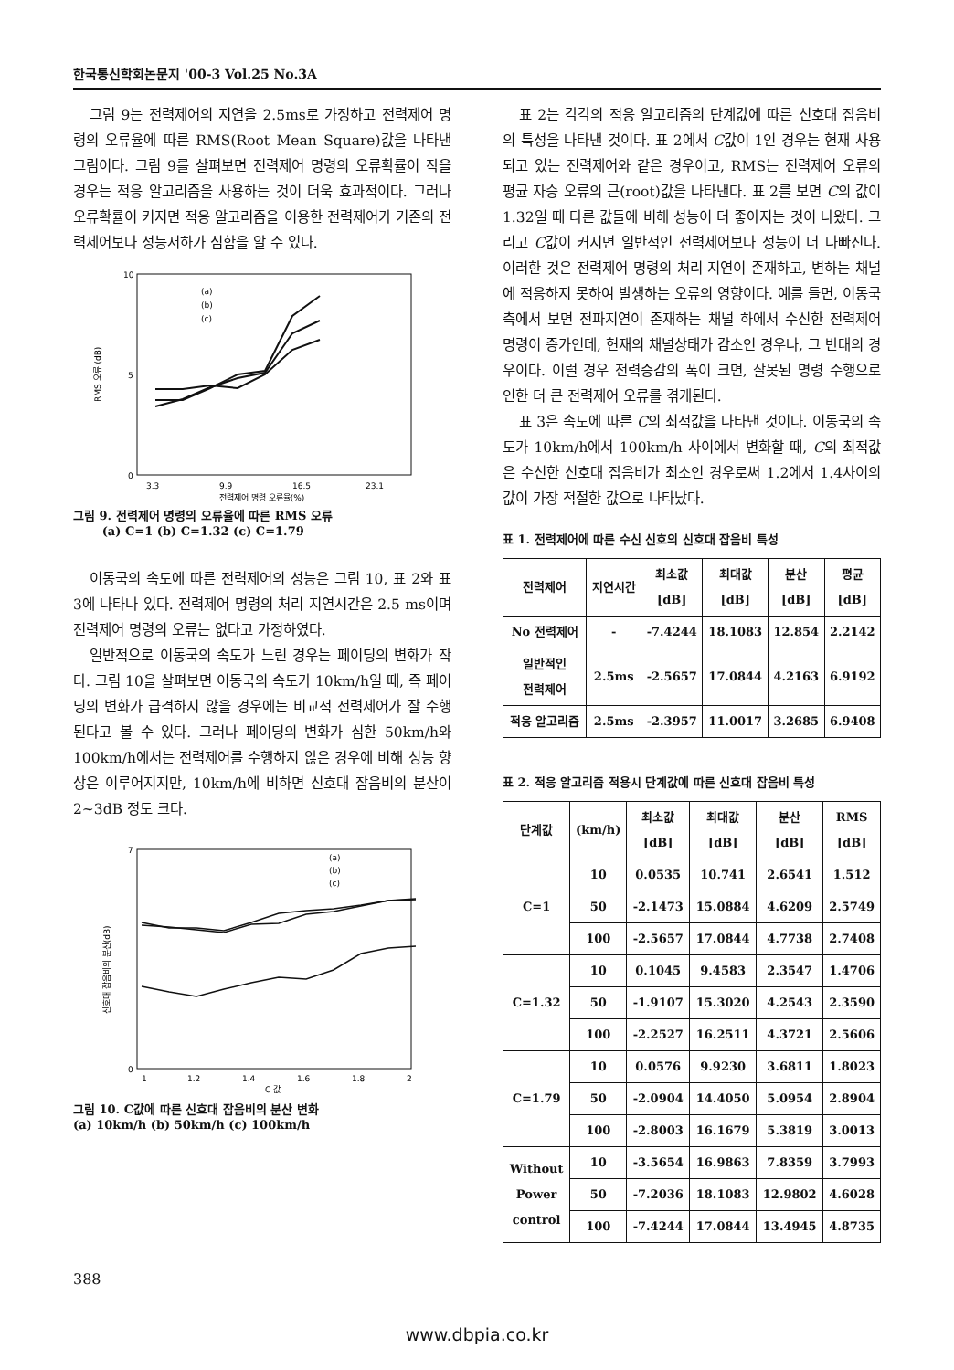한국통신학회논문지 '00-3 Vol.25 No.3A
그림 9는 전력제어의 지연을 2.5ms로 가정하고 전력제어 명령의 오류율에 따른 RMS(Root Mean Square)값을 나타낸 그림이다. 그림 9를 살펴보면 전력제어 명령의 오류확률이 작을 경우는 적응 알고리즘을 사용하는 것이 더욱 효과적이다. 그러나 오류확률이 커지면 적응 알고리즘을 이용한 전력제어가 기존의 전력제어보다 성능저하가 심함을 알 수 있다.
10
5
0
3.3
9.9
16.5
23.1
전력제어 명령 오류율(%)
RMS 오류 (dB)
(a)
(b)
(c)
그림 9. 전력제어 명령의 오류율에 따른 RMS 오류
(a) C=1 (b) C=1.32 (c) C=1.79
이동국의 속도에 따른 전력제어의 성능은 그림 10, 표 2와 표 3에 나타나 있다. 전력제어 명령의 처리 지연시간은 2.5 ms이며 전력제어 명령의 오류는 없다고 가정하였다.
일반적으로 이동국의 속도가 느린 경우는 페이딩의 변화가 작다. 그림 10을 살펴보면 이동국의 속도가 10km/h일 때, 즉 페이딩의 변화가 급격하지 않을 경우에는 비교적 전력제어가 잘 수행된다고 볼 수 있다. 그러나 페이딩의 변화가 심한 50km/h와 100km/h에서는 전력제어를 수행하지 않은 경우에 비해 성능 향상은 이루어지지만, 10km/h에 비하면 신호대 잡음비의 분산이 2~3dB 정도 크다.
7
0
1
1.2
1.4
1.6
1.8
2
C 값
신호대 잡음비의 분산(dB)
(a)
(b)
(c)
그림 10. C값에 따른 신호대 잡음비의 분산 변화
(a) 10km/h (b) 50km/h (c) 100km/h
표 2는 각각의 적응 알고리즘의 단계값에 따른 신호대 잡음비의 특성을 나타낸 것이다. 표 2에서 C값이 1인 경우는 현재 사용되고 있는 전력제어와 같은 경우이고, RMS는 전력제어 오류의 평균 자승 오류의 근(root)값을 나타낸다. 표 2를 보면 C의 값이 1.32일 때 다른 값들에 비해 성능이 더 좋아지는 것이 나왔다. 그리고 C값이 커지면 일반적인 전력제어보다 성능이 더 나빠진다. 이러한 것은 전력제어 명령의 처리 지연이 존재하고, 변하는 채널에 적응하지 못하여 발생하는 오류의 영향이다. 예를 들면, 이동국 측에서 보면 전파지연이 존재하는 채널 하에서 수신한 전력제어 명령이 증가인데, 현재의 채널상태가 감소인 경우나, 그 반대의 경우이다. 이럴 경우 전력증감의 폭이 크면, 잘못된 명령 수행으로 인한 더 큰 전력제어 오류를 겪게된다.
표 3은 속도에 따른 C의 최적값을 나타낸 것이다. 이동국의 속도가 10km/h에서 100km/h 사이에서 변화할 때, C의 최적값은 수신한 신호대 잡음비가 최소인 경우로써 1.2에서 1.4사이의 값이 가장 적절한 값으로 나타났다.
표 1. 전력제어에 따른 수신 신호의 신호대 잡음비 특성
| 전력제어 | 지연시간 | 최소값 [dB] | 최대값 [dB] | 분산 [dB] | 평균 [dB] |
| --- | --- | --- | --- | --- | --- |
| No 전력제어 | - | -7.4244 | 18.1083 | 12.854 | 2.2142 |
| 일반적인 전력제어 | 2.5ms | -2.5657 | 17.0844 | 4.2163 | 6.9192 |
| 적응 알고리즘 | 2.5ms | -2.3957 | 11.0017 | 3.2685 | 6.9408 |
표 2. 적응 알고리즘 적용시 단계값에 따른 신호대 잡음비 특성
| 단계값 | (km/h) | 최소값 [dB] | 최대값 [dB] | 분산 [dB] | RMS [dB] |
| --- | --- | --- | --- | --- | --- |
| C=1 | 10 | 0.0535 | 10.741 | 2.6541 | 1.512 |
| | 50 | -2.1473 | 15.0884 | 4.6209 | 2.5749 |
| | 100 | -2.5657 | 17.0844 | 4.7738 | 2.7408 |
| C=1.32 | 10 | 0.1045 | 9.4583 | 2.3547 | 1.4706 |
| | 50 | -1.9107 | 15.3020 | 4.2543 | 2.3590 |
| | 100 | -2.2527 | 16.2511 | 4.3721 | 2.5606 |
| C=1.79 | 10 | 0.0576 | 9.9230 | 3.6811 | 1.8023 |
| | 50 | -2.0904 | 14.4050 | 5.0954 | 2.8904 |
| | 100 | -2.8003 | 16.1679 | 5.3819 | 3.0013 |
| Without Power control | 10 | -3.5654 | 16.9863 | 7.8359 | 3.7993 |
| | 50 | -7.2036 | 18.1083 | 12.9802 | 4.6028 |
| | 100 | -7.4244 | 17.0844 | 13.4945 | 4.8735 |
388
www.dbpia.co.kr